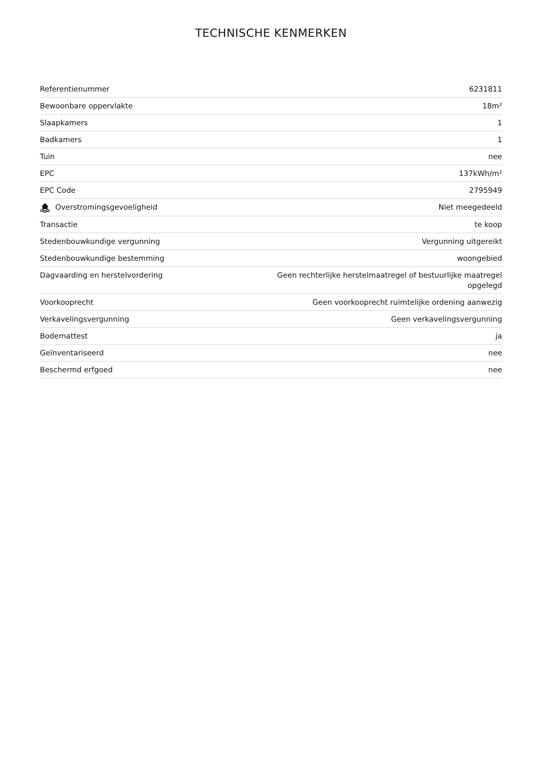TECHNISCHE KENMERKEN
| Referentienummer | 6231811 |
| Bewoonbare oppervlakte | 18m² |
| Slaapkamers | 1 |
| Badkamers | 1 |
| Tuin | nee |
| EPC | 137kWh/m² |
| EPC Code | 2795949 |
| Overstromingsgevoeligheid | Niet meegedeeld |
| Transactie | te koop |
| Stedenbouwkundige vergunning | Vergunning uitgereikt |
| Stedenbouwkundige bestemming | woongebied |
| Dagvaarding en herstelvordering | Geen rechterlijke herstelmaatregel of bestuurlijke maatregel opgelegd |
| Voorkooprecht | Geen voorkooprecht ruimtelijke ordening aanwezig |
| Verkavelingsvergunning | Geen verkavelingsvergunning |
| Bodemattest | ja |
| Geïnventariseerd | nee |
| Beschermd erfgoed | nee |